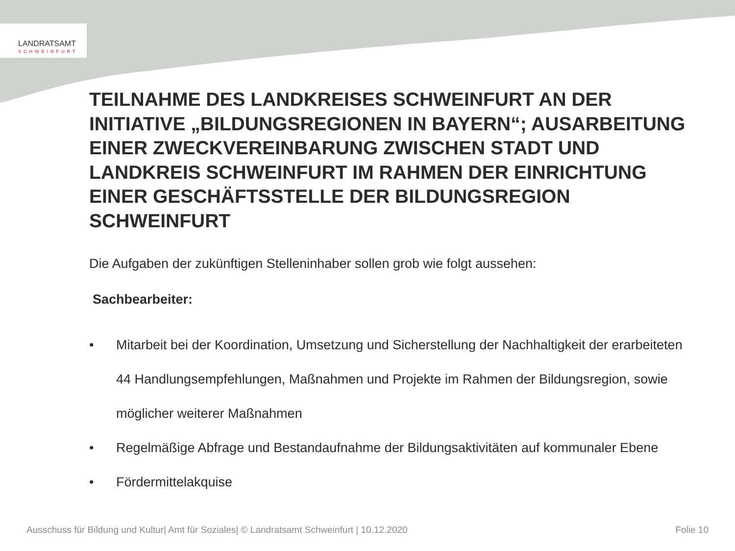LANDRATSAMT
SCHWEINFURT
TEILNAHME DES LANDKREISES SCHWEINFURT AN DER INITIATIVE „BILDUNGSREGIONEN IN BAYERN“; AUSARBEITUNG EINER ZWECKVEREINBARUNG ZWISCHEN STADT UND LANDKREIS SCHWEINFURT IM RAHMEN DER EINRICHTUNG EINER GESCHÄFTSSTELLE DER BILDUNGSREGION SCHWEINFURT
Die Aufgaben der zukünftigen Stelleninhaber sollen grob wie folgt aussehen:
Sachbearbeiter:
• Mitarbeit bei der Koordination, Umsetzung und Sicherstellung der Nachhaltigkeit der erarbeiteten 44 Handlungsempfehlungen, Maßnahmen und Projekte im Rahmen der Bildungsregion, sowie möglicher weiterer Maßnahmen
• Regelmäßige Abfrage und Bestandaufnahme der Bildungsaktivitäten auf kommunaler Ebene
• Fördermittelakquise
Ausschuss für Bildung und Kultur| Amt für Soziales| © Landratsamt Schweinfurt | 10.12.2020 Folie 10